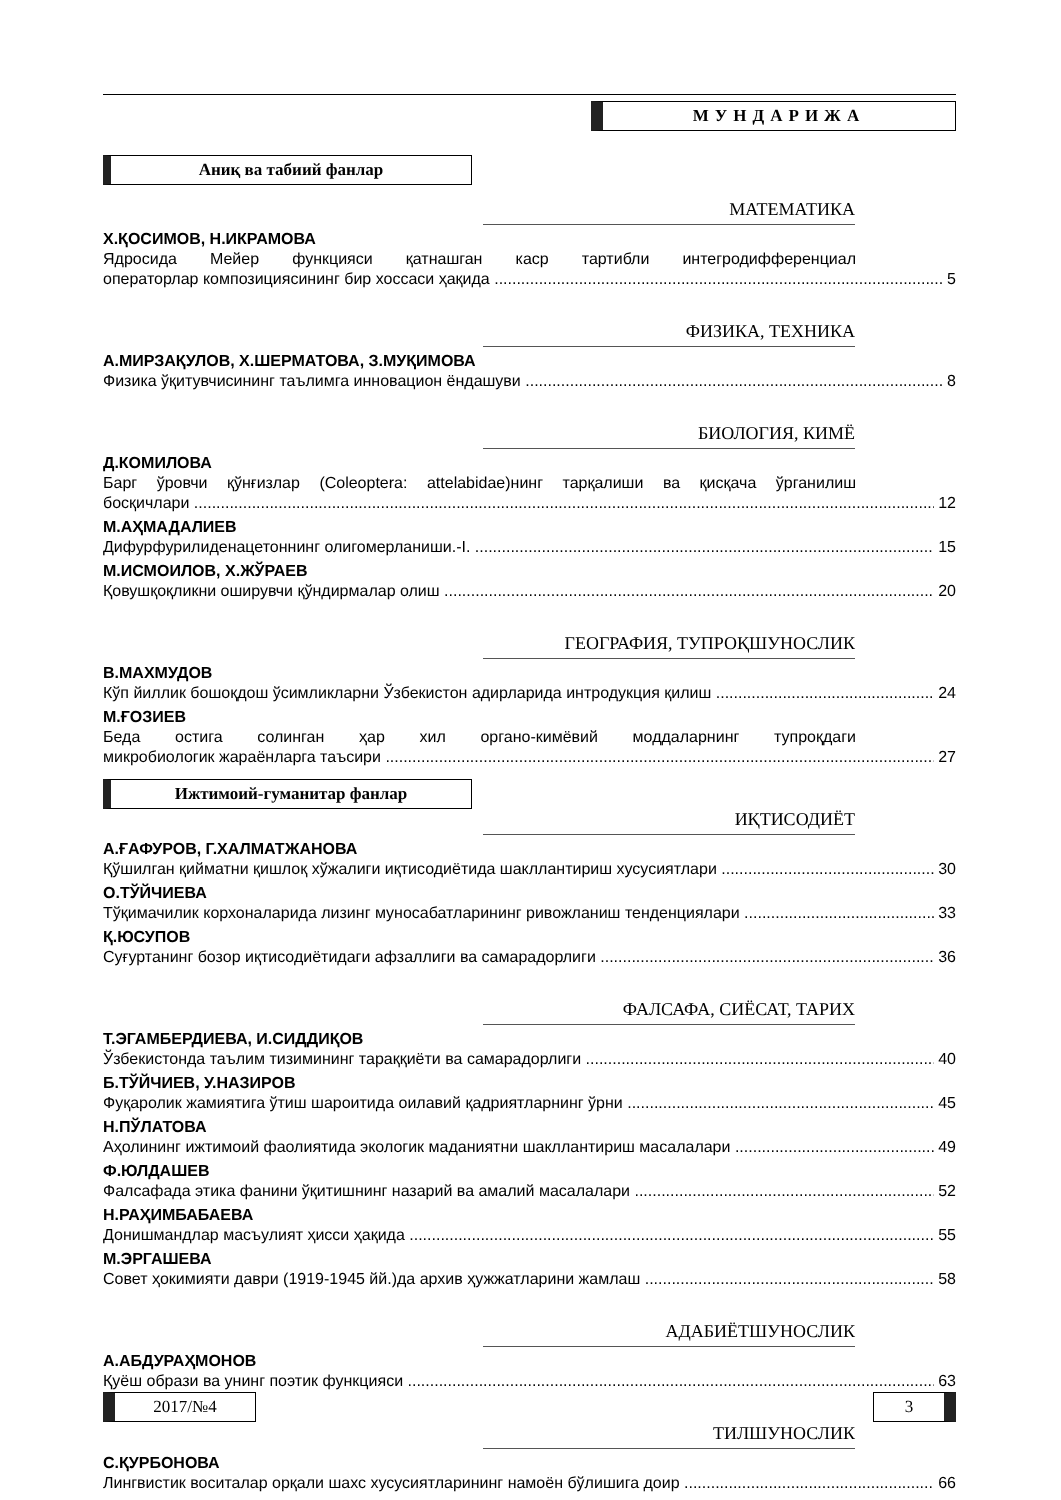МУНДАРИЖА
Аниқ ва табиий фанлар
МАТЕМАТИКА
Х.ҚОСИМОВ, Н.ИКРАМОВА
Ядросида Мейер функцияси қатнашган каср тартибли интегродифференциал
операторлар композициясининг бир хоссаси ҳақида 5
ФИЗИКА, ТЕХНИКА
А.МИРЗАҚУЛОВ, Х.ШЕРМАТОВА, З.МУҚИМОВА
Физика ўқитувчисининг таълимга инновацион ёндашуви 8
БИОЛОГИЯ, КИМЁ
Д.КОМИЛОВА
Барг ўровчи қўнғизлар (Coleoptera: attelabidae)нинг тарқалиши ва қисқача ўрганилиш
босқичлари 12
М.АҲМАДАЛИЕВ
Дифурфурилиденацетоннинг олигомерланиши.-I. 15
М.ИСМОИЛОВ, Х.ЖЎРАЕВ
Қовушқоқликни оширувчи қўндирмалар олиш 20
ГЕОГРАФИЯ, ТУПРОҚШУНОСЛИК
В.МАХМУДОВ
Кўп йиллик бошоқдош ўсимликларни Ўзбекистон адирларида интродукция қилиш 24
М.ҒОЗИЕВ
Беда остига солинган ҳар хил органо-кимёвий моддаларнинг тупроқдаги
микробиологик жараёнларга таъсири 27
Ижтимоий-гуманитар фанлар
ИҚТИСОДИЁТ
А.ҒАФУРОВ, Г.ХАЛМАТЖАНОВА
Қўшилган қийматни қишлоқ хўжалиги иқтисодиётида шакллантириш хусусиятлари 30
О.ТЎЙЧИЕВА
Тўқимачилик корхоналарида лизинг муносабатларининг ривожланиш тенденциялари 33
Қ.ЮСУПОВ
Суғуртанинг бозор иқтисодиётидаги афзаллиги ва самарадорлиги 36
ФАЛСАФА, СИЁСАТ, ТАРИХ
Т.ЭГАМБЕРДИЕВА, И.СИДДИҚОВ
Ўзбекистонда таълим тизимининг тараққиёти ва самарадорлиги 40
Б.ТЎЙЧИЕВ, У.НАЗИРОВ
Фуқаролик жамиятига ўтиш шароитида оилавий қадриятларнинг ўрни 45
Н.ПЎЛАТОВА
Аҳолининг ижтимоий фаолиятида экологик маданиятни шакллантириш масалалари 49
Ф.ЮЛДАШЕВ
Фалсафада этика фанини ўқитишнинг назарий ва амалий масалалари 52
Н.РАҲИМБАБАЕВА
Донишмандлар масъулият ҳисси ҳақида 55
М.ЭРГАШЕВА
Совет ҳокимияти даври (1919-1945 йй.)да архив ҳужжатларини жамлаш 58
АДАБИЁТШУНОСЛИК
А.АБДУРАҲМОНОВ
Қуёш образи ва унинг поэтик функцияси 63
ТИЛШУНОСЛИК
С.ҚУРБОНОВА
Лингвистик воситалар орқали шахс хусусиятларининг намоён бўлишига доир 66
2017/№4 3